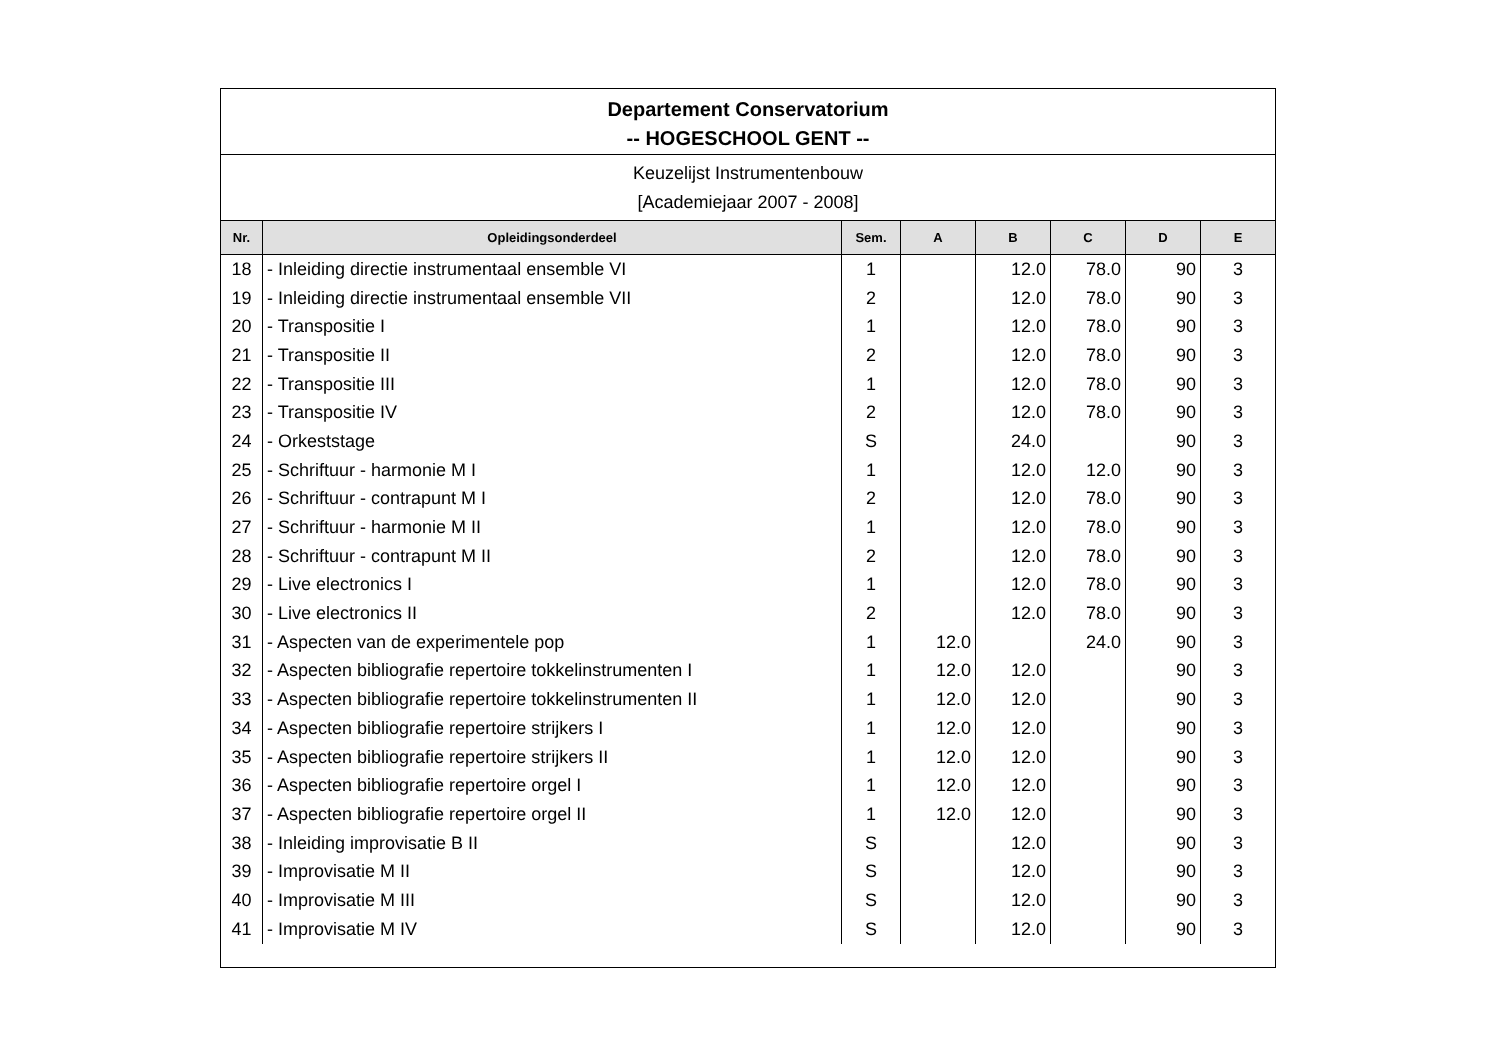Departement Conservatorium
-- HOGESCHOOL GENT --
Keuzelijst Instrumentenbouw
[Academiejaar 2007 - 2008]
| Nr. | Opleidingsonderdeel | Sem. | A | B | C | D | E |
| --- | --- | --- | --- | --- | --- | --- | --- |
| 18 | - Inleiding directie instrumentaal ensemble VI | 1 | | 12.0 | 78.0 | 90 | 3 |
| 19 | - Inleiding directie instrumentaal ensemble VII | 2 | | 12.0 | 78.0 | 90 | 3 |
| 20 | - Transpositie I | 1 | | 12.0 | 78.0 | 90 | 3 |
| 21 | - Transpositie II | 2 | | 12.0 | 78.0 | 90 | 3 |
| 22 | - Transpositie III | 1 | | 12.0 | 78.0 | 90 | 3 |
| 23 | - Transpositie IV | 2 | | 12.0 | 78.0 | 90 | 3 |
| 24 | - Orkeststage | S | | 24.0 | | 90 | 3 |
| 25 | - Schriftuur - harmonie M I | 1 | | 12.0 | 12.0 | 90 | 3 |
| 26 | - Schriftuur - contrapunt M I | 2 | | 12.0 | 78.0 | 90 | 3 |
| 27 | - Schriftuur - harmonie M II | 1 | | 12.0 | 78.0 | 90 | 3 |
| 28 | - Schriftuur - contrapunt M II | 2 | | 12.0 | 78.0 | 90 | 3 |
| 29 | - Live electronics I | 1 | | 12.0 | 78.0 | 90 | 3 |
| 30 | - Live electronics II | 2 | | 12.0 | 78.0 | 90 | 3 |
| 31 | - Aspecten van de experimentele pop | 1 | 12.0 | | 24.0 | 90 | 3 |
| 32 | - Aspecten bibliografie repertoire tokkelinstrumenten I | 1 | 12.0 | 12.0 | | 90 | 3 |
| 33 | - Aspecten bibliografie repertoire tokkelinstrumenten II | 1 | 12.0 | 12.0 | | 90 | 3 |
| 34 | - Aspecten bibliografie repertoire strijkers I | 1 | 12.0 | 12.0 | | 90 | 3 |
| 35 | - Aspecten bibliografie repertoire strijkers II | 1 | 12.0 | 12.0 | | 90 | 3 |
| 36 | - Aspecten bibliografie repertoire orgel I | 1 | 12.0 | 12.0 | | 90 | 3 |
| 37 | - Aspecten bibliografie repertoire orgel II | 1 | 12.0 | 12.0 | | 90 | 3 |
| 38 | - Inleiding improvisatie B II | S | | 12.0 | | 90 | 3 |
| 39 | - Improvisatie M II | S | | 12.0 | | 90 | 3 |
| 40 | - Improvisatie M III | S | | 12.0 | | 90 | 3 |
| 41 | - Improvisatie M IV | S | | 12.0 | | 90 | 3 |